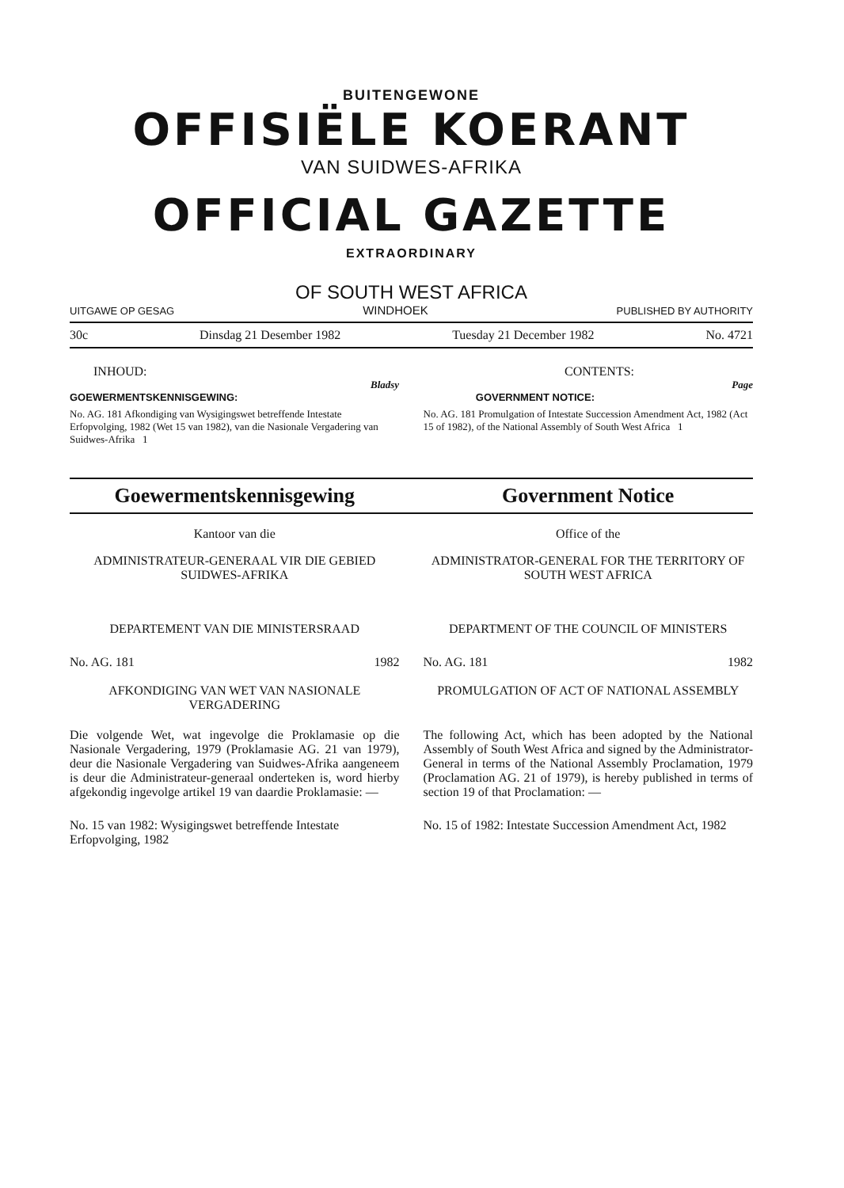BUITENGEWONE
OFFISIËLE KOERANT
VAN SUIDWES-AFRIKA
OFFICIAL GAZETTE
EXTRAORDINARY
OF SOUTH WEST AFRICA
UITGAWE OP GESAG WINDHOEK PUBLISHED BY AUTHORITY
30c Dinsdag 21 Desember 1982 Tuesday 21 December 1982 No. 4721
INHOUD: CONTENTS:
Bladsy Page
GOEWERMENTSKENNISGEWING: GOVERNMENT NOTICE:
No. AG. 181 Afkondiging van Wysigingswet betreffende Intestate Erfopvolging, 1982 (Wet 15 van 1982), van die Nasionale Vergadering van Suidwes-Afrika 1
No. AG. 181 Promulgation of Intestate Succession Amendment Act, 1982 (Act 15 of 1982), of the National Assembly of South West Africa 1
Goewermentskennisgewing Government Notice
Kantoor van die Office of the
ADMINISTRATEUR-GENERAAL VIR DIE GEBIED SUIDWES-AFRIKA
ADMINISTRATOR-GENERAL FOR THE TERRITORY OF SOUTH WEST AFRICA
DEPARTEMENT VAN DIE MINISTERSRAAD
DEPARTMENT OF THE COUNCIL OF MINISTERS
No. AG. 181 1982 No. AG. 181 1982
AFKONDIGING VAN WET VAN NASIONALE VERGADERING
PROMULGATION OF ACT OF NATIONAL ASSEMBLY
Die volgende Wet, wat ingevolge die Proklamasie op die Nasionale Vergadering, 1979 (Proklamasie AG. 21 van 1979), deur die Nasionale Vergadering van Suidwes-Afrika aangeneem is deur die Administrateur-generaal onderteken is, word hierby afgekondig ingevolge artikel 19 van daardie Proklamasie: —
The following Act, which has been adopted by the National Assembly of South West Africa and signed by the Administrator-General in terms of the National Assembly Proclamation, 1979 (Proclamation AG. 21 of 1979), is hereby published in terms of section 19 of that Proclamation: —
No. 15 van 1982: Wysigingswet betreffende Intestate Erfopvolging, 1982
No. 15 of 1982: Intestate Succession Amendment Act, 1982